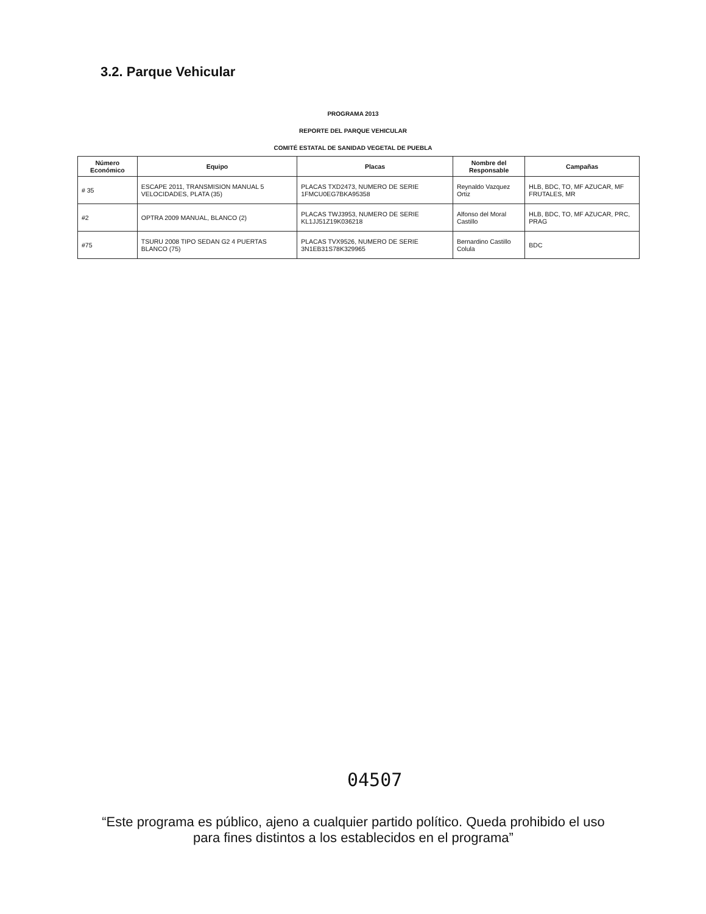3.2. Parque Vehicular
PROGRAMA 2013
REPORTE DEL PARQUE VEHICULAR
COMITÉ ESTATAL DE SANIDAD VEGETAL DE PUEBLA
| Número Económico | Equipo | Placas | Nombre del Responsable | Campañas |
| --- | --- | --- | --- | --- |
| # 35 | ESCAPE 2011, TRANSMISION MANUAL 5 VELOCIDADES, PLATA (35) | PLACAS TXD2473, NUMERO DE SERIE 1FMCU0EG7BKA95358 | Reynaldo Vazquez Ortiz | HLB, BDC, TO, MF AZUCAR, MF FRUTALES, MR |
| #2 | OPTRA 2009 MANUAL, BLANCO (2) | PLACAS TWJ3953, NUMERO DE SERIE KL1JJ51Z19K036218 | Alfonso del Moral Castillo | HLB, BDC, TO, MF AZUCAR, PRC, PRAG |
| #75 | TSURU 2008 TIPO SEDAN G2 4 PUERTAS BLANCO (75) | PLACAS TVX9526, NUMERO DE SERIE 3N1EB31S78K329965 | Bernardino Castillo Colula | BDC |
04507
“Este programa es público, ajeno a cualquier partido político. Queda prohibido el uso para fines distintos a los establecidos en el programa”